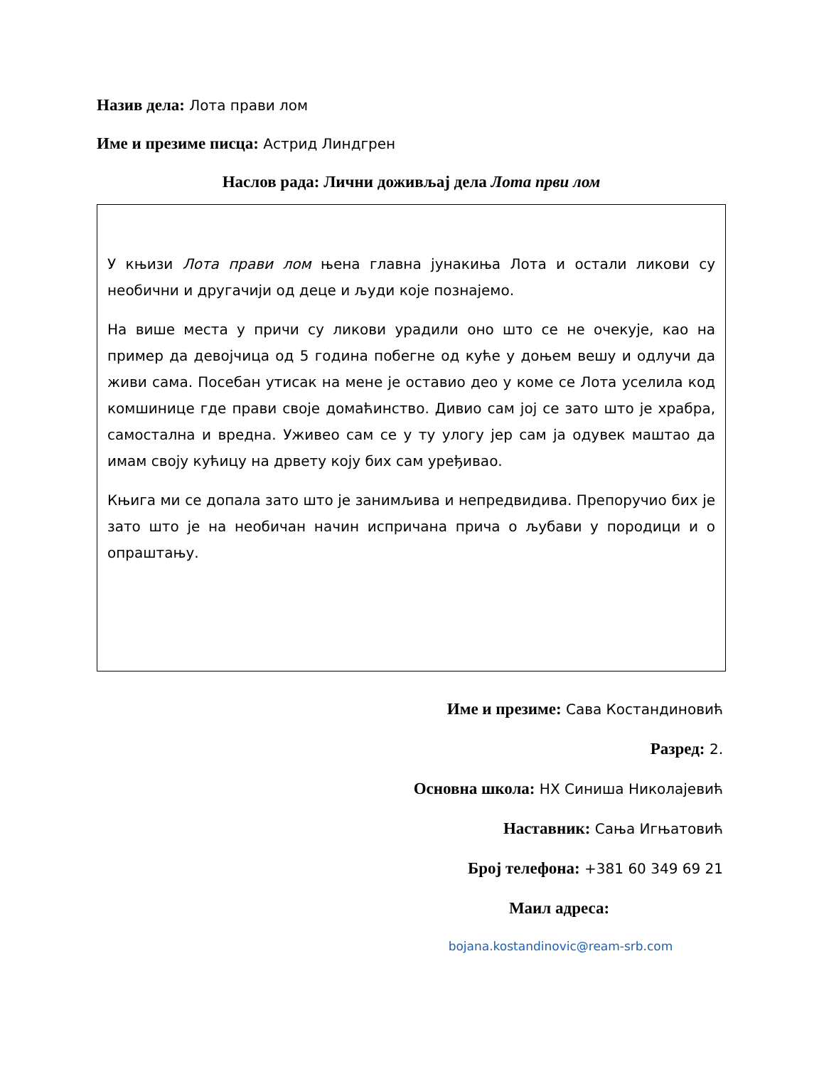Назив дела: Лота прави лом
Име и презиме писца: Астрид Линдгрен
Наслов рада: Лични доживљај дела Лота први лом
У књизи Лота прави лом њена главна јунакиња Лота и остали ликови су необични и другачији од деце и људи које познајемо.
На више места у причи су ликови урадили оно што се не очекује, као на пример да девојчица од 5 година побегне од куће у доњем вешу и одлучи да живи сама. Посебан утисак на мене је оставио део у коме се Лота уселила код комшинице где прави своје домаћинство. Дивио сам јој се зато што је храбра, самостална и вредна. Уживео сам се у ту улогу јер сам ја одувек маштао да имам своју кућицу на дрвету коју бих сам уређивао.
Књига ми се допала зато што је занимљива и непредвидива. Препоручио бих је зато што је на необичан начин испричана прича о љубави у породици и о опраштању.
Име и презиме: Сава Костандиновић
Разред: 2.
Основна школа: НХ Синиша Николајевић
Наставник: Сања Игњатовић
Број телефона: +381 60 349 69 21
Маил адреса:
bojana.kostandinovic@ream-srb.com